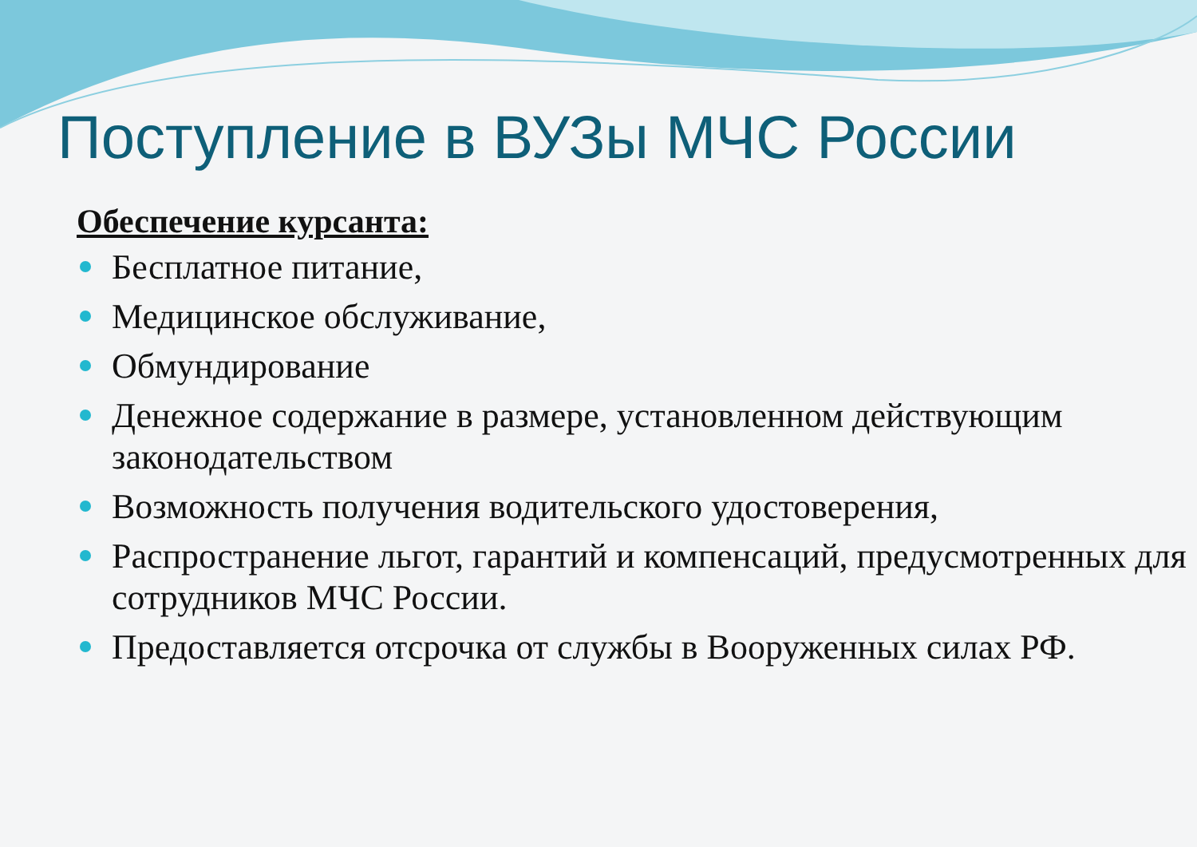Поступление в ВУЗы МЧС России
Обеспечение курсанта:
Бесплатное питание,
Медицинское обслуживание,
Обмундирование
Денежное содержание в размере, установленном действующим законодательством
Возможность получения водительского удостоверения,
Распространение льгот, гарантий и компенсаций, предусмотренных для сотрудников МЧС России.
Предоставляется отсрочка от службы в Вооруженных силах РФ.